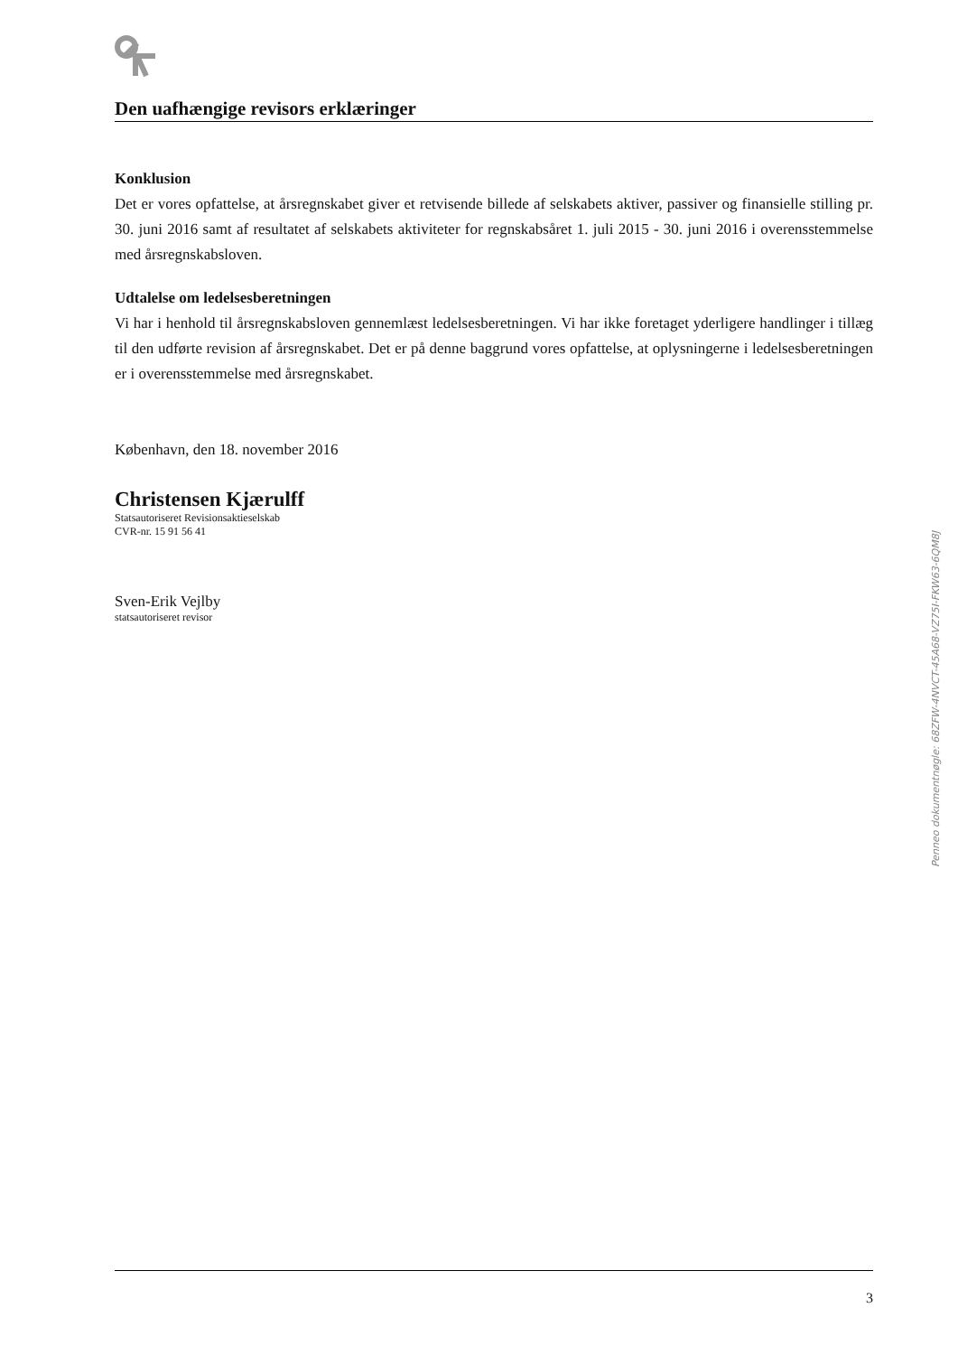Den uafhængige revisors erklæringer
Konklusion
Det er vores opfattelse, at årsregnskabet giver et retvisende billede af selskabets aktiver, passiver og finansielle stilling pr. 30. juni 2016 samt af resultatet af selskabets aktiviteter for regnskabsåret 1. juli 2015 - 30. juni 2016 i overensstemmelse med årsregnskabsloven.
Udtalelse om ledelsesberetningen
Vi har i henhold til årsregnskabsloven gennemlæst ledelsesberetningen. Vi har ikke foretaget yderligere handlinger i tillæg til den udførte revision af årsregnskabet. Det er på denne baggrund vores opfattelse, at oplysningerne i ledelsesberetningen er i overensstemmelse med årsregnskabet.
København, den 18. november 2016
Christensen Kjærulff
Statsautoriseret Revisionsaktieselskab
CVR-nr. 15 91 56 41
Sven-Erik Vejlby
statsautoriseret revisor
Penneo dokumentnøgle: 68ZFW-4NVCT-45A68-VZ75I-FKW63-6QM8J
3